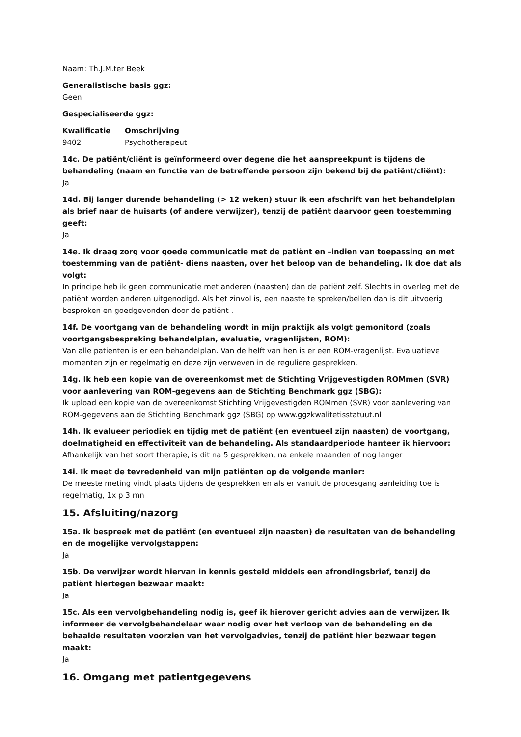Naam: Th.J.M.ter Beek
Generalistische basis ggz:
Geen
Gespecialiseerde ggz:
| Kwalificatie | Omschrijving |
| --- | --- |
| 9402 | Psychotherapeut |
14c. De patiënt/cliënt is geïnformeerd over degene die het aanspreekpunt is tijdens de behandeling (naam en functie van de betreffende persoon zijn bekend bij de patiënt/cliënt):
Ja
14d. Bij langer durende behandeling (> 12 weken) stuur ik een afschrift van het behandelplan als brief naar de huisarts (of andere verwijzer), tenzij de patiënt daarvoor geen toestemming geeft:
Ja
14e. Ik draag zorg voor goede communicatie met de patiënt en –indien van toepassing en met toestemming van de patiënt- diens naasten, over het beloop van de behandeling. Ik doe dat als volgt:
In principe heb ik geen communicatie met anderen (naasten) dan de patiënt zelf. Slechts in overleg met de patiënt worden anderen uitgenodigd. Als het zinvol is, een naaste te spreken/bellen dan is dit uitvoerig besproken en goedgevonden door de patiënt .
14f. De voortgang van de behandeling wordt in mijn praktijk als volgt gemonitord (zoals voortgangsbespreking behandelplan, evaluatie, vragenlijsten, ROM):
Van alle patienten is er een behandelplan. Van de helft van hen is er een ROM-vragenlijst. Evaluatieve momenten zijn er regelmatig en deze zijn verweven in de reguliere gesprekken.
14g. Ik heb een kopie van de overeenkomst met de Stichting Vrijgevestigden ROMmen (SVR) voor aanlevering van ROM-gegevens aan de Stichting Benchmark ggz (SBG):
Ik upload een kopie van de overeenkomst Stichting Vrijgevestigden ROMmen (SVR) voor aanlevering van ROM-gegevens aan de Stichting Benchmark ggz (SBG) op www.ggzkwalitetisstatuut.nl
14h. Ik evalueer periodiek en tijdig met de patiënt (en eventueel zijn naasten) de voortgang, doelmatigheid en effectiviteit van de behandeling. Als standaardperiode hanteer ik hiervoor:
Afhankelijk van het soort therapie, is dit na 5 gesprekken, na enkele maanden of nog langer
14i. Ik meet de tevredenheid van mijn patiënten op de volgende manier:
De meeste meting vindt plaats tijdens de gesprekken en als er vanuit de procesgang aanleiding toe is regelmatig, 1x p 3 mn
15. Afsluiting/nazorg
15a. Ik bespreek met de patiënt (en eventueel zijn naasten) de resultaten van de behandeling en de mogelijke vervolgstappen:
Ja
15b. De verwijzer wordt hiervan in kennis gesteld middels een afrondingsbrief, tenzij de patiënt hiertegen bezwaar maakt:
Ja
15c. Als een vervolgbehandeling nodig is, geef ik hierover gericht advies aan de verwijzer. Ik informeer de vervolgbehandelaar waar nodig over het verloop van de behandeling en de behaalde resultaten voorzien van het vervolgadvies, tenzij de patiënt hier bezwaar tegen maakt:
Ja
16. Omgang met patientgegevens